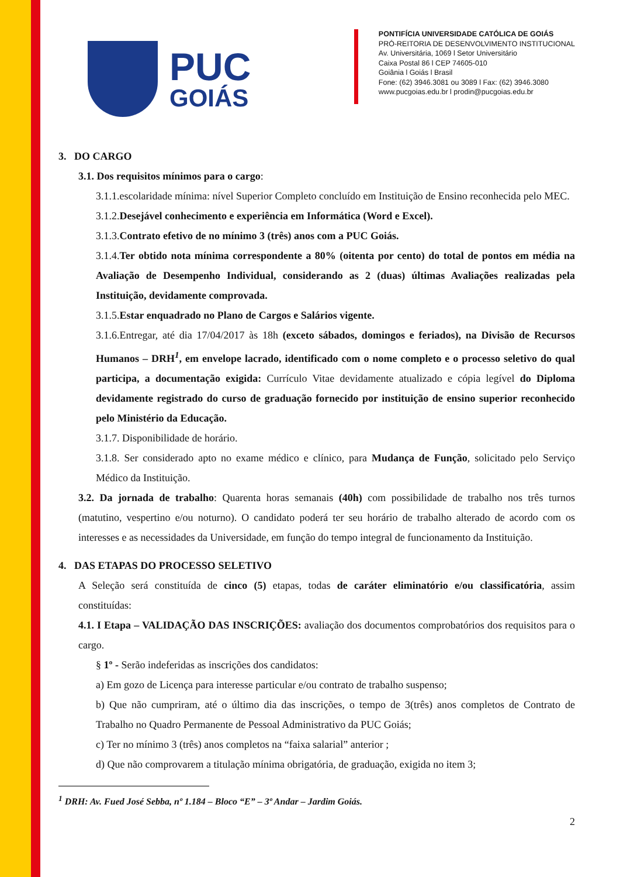PUC
GOIÁS
PONTIFÍCIA UNIVERSIDADE CATÓLICA DE GOIÁS
PRÓ-REITORIA DE DESENVOLVIMENTO INSTITUCIONAL
Av. Universitária, 1069 l Setor Universitário
Caixa Postal 86 l CEP 74605-010
Goiânia l Goiás l Brasil
Fone: (62) 3946.3081 ou 3089 l Fax: (62) 3946.3080
www.pucgoias.edu.br l prodin@pucgoias.edu.br
3. DO CARGO
3.1. Dos requisitos mínimos para o cargo:
3.1.1.escolaridade mínima: nível Superior Completo concluído em Instituição de Ensino reconhecida pelo MEC.
3.1.2.Desejável conhecimento e experiência em Informática (Word e Excel).
3.1.3.Contrato efetivo de no mínimo 3 (três) anos com a PUC Goiás.
3.1.4.Ter obtido nota mínima correspondente a 80% (oitenta por cento) do total de pontos em média na Avaliação de Desempenho Individual, considerando as 2 (duas) últimas Avaliações realizadas pela Instituição, devidamente comprovada.
3.1.5.Estar enquadrado no Plano de Cargos e Salários vigente.
3.1.6.Entregar, até dia 17/04/2017 às 18h (exceto sábados, domingos e feriados), na Divisão de Recursos Humanos – DRH<sup>1</sup>, em envelope lacrado, identificado com o nome completo e o processo seletivo do qual participa, a documentação exigida: Currículo Vitae devidamente atualizado e cópia legível do Diploma devidamente registrado do curso de graduação fornecido por instituição de ensino superior reconhecido pelo Ministério da Educação.
3.1.7. Disponibilidade de horário.
3.1.8. Ser considerado apto no exame médico e clínico, para Mudança de Função, solicitado pelo Serviço Médico da Instituição.
3.2. Da jornada de trabalho: Quarenta horas semanais (40h) com possibilidade de trabalho nos três turnos (matutino, vespertino e/ou noturno). O candidato poderá ter seu horário de trabalho alterado de acordo com os interesses e as necessidades da Universidade, em função do tempo integral de funcionamento da Instituição.
4. DAS ETAPAS DO PROCESSO SELETIVO
A Seleção será constituída de cinco (5) etapas, todas de caráter eliminatório e/ou classificatória, assim constituídas:
4.1. I Etapa – VALIDAÇÃO DAS INSCRIÇÕES: avaliação dos documentos comprobatórios dos requisitos para o cargo.
§ 1º - Serão indeferidas as inscrições dos candidatos:
a) Em gozo de Licença para interesse particular e/ou contrato de trabalho suspenso;
b) Que não cumpriram, até o último dia das inscrições, o tempo de 3(três) anos completos de Contrato de Trabalho no Quadro Permanente de Pessoal Administrativo da PUC Goiás;
c) Ter no mínimo 3 (três) anos completos na “faixa salarial” anterior ;
d) Que não comprovarem a titulação mínima obrigatória, de graduação, exigida no item 3;
<sup>1</sup> DRH: Av. Fued José Sebba, nº 1.184 – Bloco “E” – 3º Andar – Jardim Goiás.
2